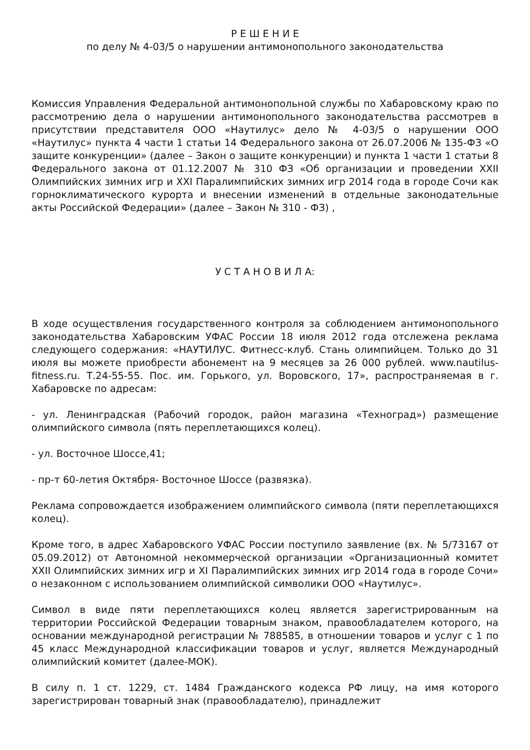Р Е Ш Е Н И Е
по делу № 4-03/5 о нарушении антимонопольного законодательства
Комиссия Управления Федеральной антимонопольной службы по Хабаровскому краю по рассмотрению дела о нарушении антимонопольного законодательства рассмотрев в присутствии представителя ООО «Наутилус» дело № 4-03/5 о нарушении ООО «Наутилус» пункта 4 части 1 статьи 14 Федерального закона от 26.07.2006 № 135-ФЗ «О защите конкуренции» (далее – Закон о защите конкуренции) и пункта 1 части 1 статьи 8 Федерального закона от 01.12.2007 № 310 ФЗ «Об организации и проведении XXII Олимпийских зимних игр и XXI Паралимпийских зимних игр 2014 года в городе Сочи как горноклиматического курорта и внесении изменений в отдельные законодательные акты Российской Федерации» (далее – Закон № 310 - ФЗ) ,
У С Т А Н О В И Л А:
В ходе осуществления государственного контроля за соблюдением антимонопольного законодательства Хабаровским УФАС России 18 июля 2012 года отслежена реклама следующего содержания: «НАУТИЛУС. Фитнесс-клуб. Стань олимпийцем. Только до 31 июля вы можете приобрести абонемент на 9 месяцев за 26 000 рублей. www.nautilus-fitness.ru. Т.24-55-55. Пос. им. Горького, ул. Воровского, 17», распространяемая в г. Хабаровске по адресам:
- ул. Ленинградская (Рабочий городок, район магазина «Техноград») размещение олимпийского символа (пять переплетающихся колец).
- ул. Восточное Шоссе,41;
- пр-т 60-летия Октября- Восточное Шоссе (развязка).
Реклама сопровождается изображением олимпийского символа (пяти переплетающихся колец).
Кроме того, в адрес Хабаровского УФАС России поступило заявление (вх. № 5/73167 от 05.09.2012) от Автономной некоммерческой организации «Организационный комитет XXII Олимпийских зимних игр и XI Паралимпийских зимних игр 2014 года в городе Сочи» о незаконном с использованием олимпийской символики ООО «Наутилус».
Символ в виде пяти переплетающихся колец является зарегистрированным на территории Российской Федерации товарным знаком, правообладателем которого, на основании международной регистрации № 788585, в отношении товаров и услуг с 1 по 45 класс Международной классификации товаров и услуг, является Международный олимпийский комитет (далее-МОК).
В силу п. 1 ст. 1229, ст. 1484 Гражданского кодекса РФ лицу, на имя которого зарегистрирован товарный знак (правообладателю), принадлежит